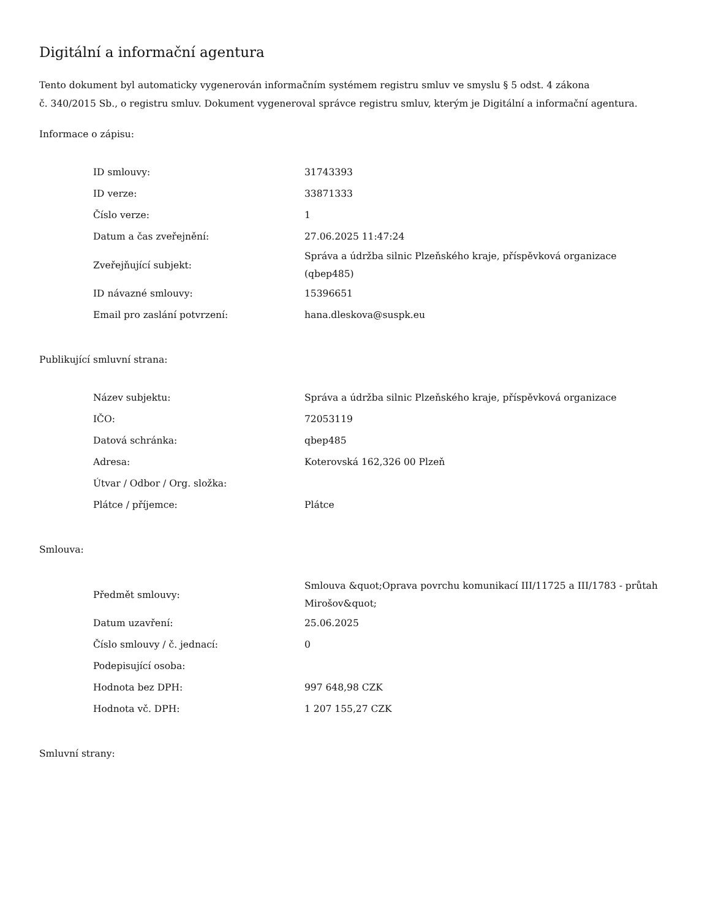Digitální a informační agentura
Tento dokument byl automaticky vygenerován informačním systémem registru smluv ve smyslu § 5 odst. 4 zákona
č. 340/2015 Sb., o registru smluv. Dokument vygeneroval správce registru smluv, kterým je Digitální a informační agentura.
Informace o zápisu:
| ID smlouvy: | 31743393 |
| ID verze: | 33871333 |
| Číslo verze: | 1 |
| Datum a čas zveřejnění: | 27.06.2025 11:47:24 |
| Zveřejňující subjekt: | Správa a údržba silnic Plzeňského kraje, příspěvková organizace (qbep485) |
| ID návazné smlouvy: | 15396651 |
| Email pro zaslání potvrzení: | hana.dleskova@suspk.eu |
Publikující smluvní strana:
| Název subjektu: | Správa a údržba silnic Plzeňského kraje, příspěvková organizace |
| IČO: | 72053119 |
| Datová schránka: | qbep485 |
| Adresa: | Koterovská 162,326 00 Plzeň |
| Útvar / Odbor / Org. složka: | |
| Plátce / příjemce: | Plátce |
Smlouva:
| Předmět smlouvy: | Smlouva &quot;Oprava povrchu komunikací III/11725 a III/1783 - průtah Mirošov&quot; |
| Datum uzavření: | 25.06.2025 |
| Číslo smlouvy / č. jednací: | 0 |
| Podepisující osoba: | |
| Hodnota bez DPH: | 997 648,98 CZK |
| Hodnota vč. DPH: | 1 207 155,27 CZK |
Smluvní strany: